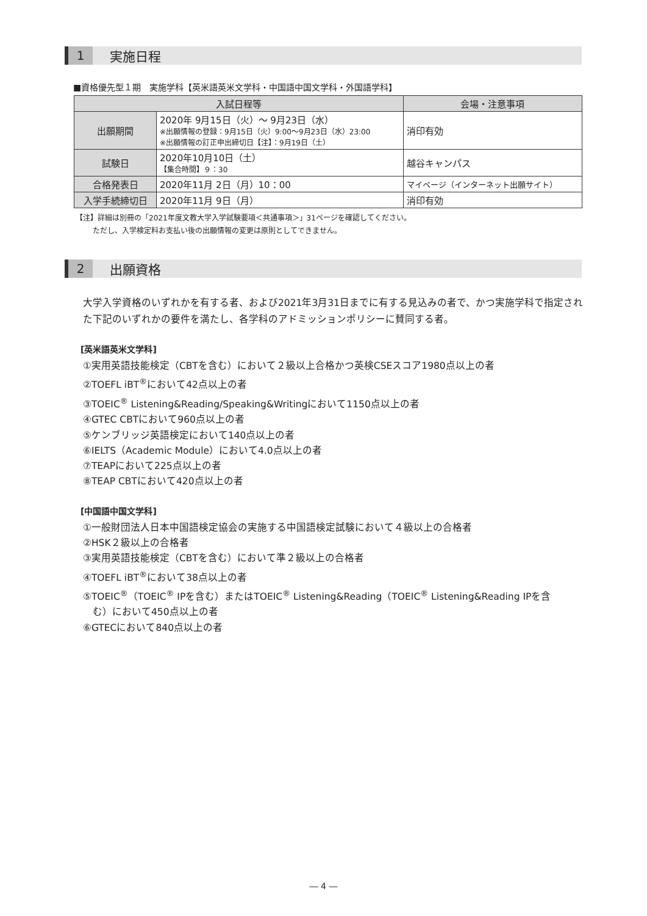1
実施日程
■資格優先型１期　実施学科【英米語英米文学科・中国語中国文学科・外国語学科】
| 入試日程等 | | 会場・注意事項 |
| --- | --- | --- |
| 出願期間 | 2020年 9月15日（火）～ 9月23日（水） ※出願情報の登録：9月15日（火）9:00～9月23日（水）23:00 ※出願情報の訂正申出締切日【注】：9月19日（土） | 消印有効 |
| 試験日 | 2020年10月10日（土） 【集合時間】９：30 | 越谷キャンパス |
| 合格発表日 | 2020年11月 2日（月）10：00 | マイページ（インターネット出願サイト） |
| 入学手続締切日 | 2020年11月 9日（月） | 消印有効 |
【注】詳細は別冊の「2021年度文教大学入学試験要項＜共通事項＞」31ページを確認してください。
　　 ただし、入学検定料お支払い後の出願情報の変更は原則としてできません。
2
出願資格
大学入学資格のいずれかを有する者、および2021年3月31日までに有する見込みの者で、かつ実施学科で指定された下記のいずれかの要件を満たし、各学科のアドミッションポリシーに賛同する者。
[英米語英米文学科]
①実用英語技能検定（CBTを含む）において２級以上合格かつ英検CSEスコア1980点以上の者
②TOEFL iBT<sup>®</sup>において42点以上の者
③TOEIC<sup>®</sup> Listening&Reading/Speaking&Writingにおいて1150点以上の者
④GTEC CBTにおいて960点以上の者
⑤ケンブリッジ英語検定において140点以上の者
⑥IELTS（Academic Module）において4.0点以上の者
⑦TEAPにおいて225点以上の者
⑧TEAP CBTにおいて420点以上の者
[中国語中国文学科]
①一般財団法人日本中国語検定協会の実施する中国語検定試験において４級以上の合格者
②HSK２級以上の合格者
③実用英語技能検定（CBTを含む）において準２級以上の合格者
④TOEFL iBT<sup>®</sup>において38点以上の者
⑤TOEIC<sup>®</sup>（TOEIC<sup>®</sup> IPを含む）またはTOEIC<sup>®</sup> Listening&Reading（TOEIC<sup>®</sup> Listening&Reading IPを含
　む）において450点以上の者
⑥GTECにおいて840点以上の者
― 4 ―